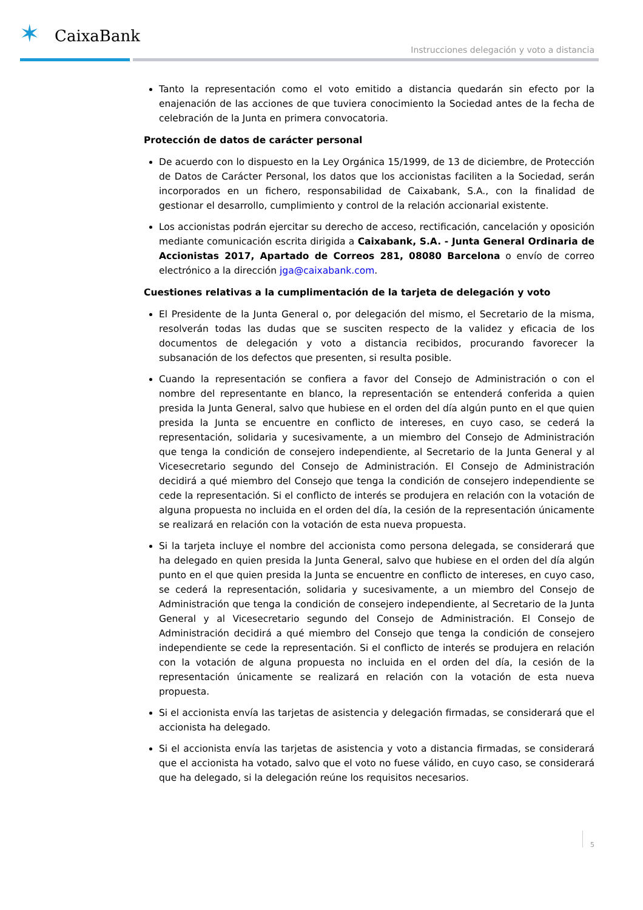✶ CaixaBank
Instrucciones delegación y voto a distancia
Tanto la representación como el voto emitido a distancia quedarán sin efecto por la enajenación de las acciones de que tuviera conocimiento la Sociedad antes de la fecha de celebración de la Junta en primera convocatoria.
Protección de datos de carácter personal
De acuerdo con lo dispuesto en la Ley Orgánica 15/1999, de 13 de diciembre, de Protección de Datos de Carácter Personal, los datos que los accionistas faciliten a la Sociedad, serán incorporados en un fichero, responsabilidad de Caixabank, S.A., con la finalidad de gestionar el desarrollo, cumplimiento y control de la relación accionarial existente.
Los accionistas podrán ejercitar su derecho de acceso, rectificación, cancelación y oposición mediante comunicación escrita dirigida a Caixabank, S.A. - Junta General Ordinaria de Accionistas 2017, Apartado de Correos 281, 08080 Barcelona o envío de correo electrónico a la dirección jga@caixabank.com.
Cuestiones relativas a la cumplimentación de la tarjeta de delegación y voto
El Presidente de la Junta General o, por delegación del mismo, el Secretario de la misma, resolverán todas las dudas que se susciten respecto de la validez y eficacia de los documentos de delegación y voto a distancia recibidos, procurando favorecer la subsanación de los defectos que presenten, si resulta posible.
Cuando la representación se confiera a favor del Consejo de Administración o con el nombre del representante en blanco, la representación se entenderá conferida a quien presida la Junta General, salvo que hubiese en el orden del día algún punto en el que quien presida la Junta se encuentre en conflicto de intereses, en cuyo caso, se cederá la representación, solidaria y sucesivamente, a un miembro del Consejo de Administración que tenga la condición de consejero independiente, al Secretario de la Junta General y al Vicesecretario segundo del Consejo de Administración. El Consejo de Administración decidirá a qué miembro del Consejo que tenga la condición de consejero independiente se cede la representación. Si el conflicto de interés se produjera en relación con la votación de alguna propuesta no incluida en el orden del día, la cesión de la representación únicamente se realizará en relación con la votación de esta nueva propuesta.
Si la tarjeta incluye el nombre del accionista como persona delegada, se considerará que ha delegado en quien presida la Junta General, salvo que hubiese en el orden del día algún punto en el que quien presida la Junta se encuentre en conflicto de intereses, en cuyo caso, se cederá la representación, solidaria y sucesivamente, a un miembro del Consejo de Administración que tenga la condición de consejero independiente, al Secretario de la Junta General y al Vicesecretario segundo del Consejo de Administración. El Consejo de Administración decidirá a qué miembro del Consejo que tenga la condición de consejero independiente se cede la representación. Si el conflicto de interés se produjera en relación con la votación de alguna propuesta no incluida en el orden del día, la cesión de la representación únicamente se realizará en relación con la votación de esta nueva propuesta.
Si el accionista envía las tarjetas de asistencia y delegación firmadas, se considerará que el accionista ha delegado.
Si el accionista envía las tarjetas de asistencia y voto a distancia firmadas, se considerará que el accionista ha votado, salvo que el voto no fuese válido, en cuyo caso, se considerará que ha delegado, si la delegación reúne los requisitos necesarios.
5